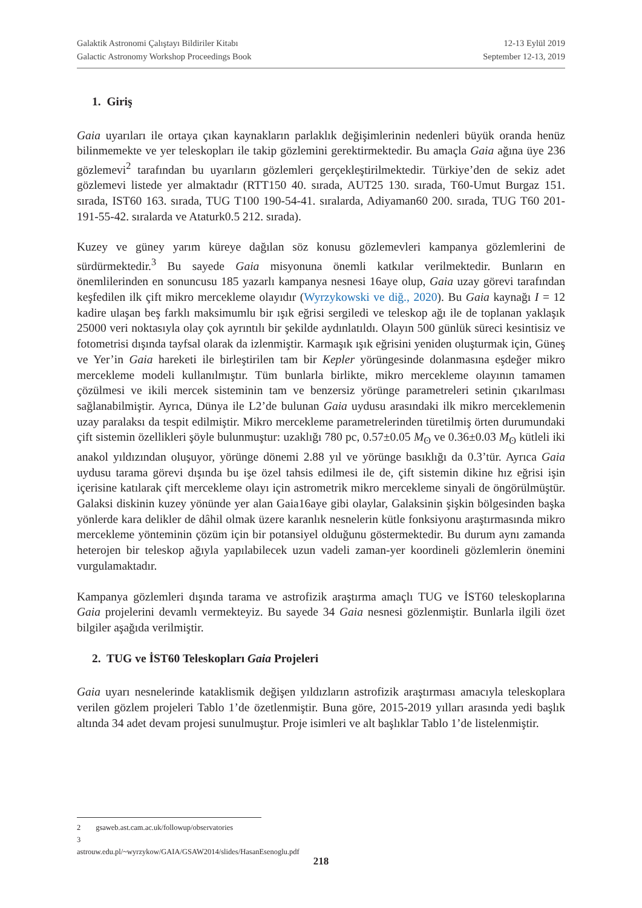Galaktik Astronomi Çalıştayı Bildiriler Kitabı 12-13 Eylül 2019
Galactic Astronomy Workshop Proceedings Book September 12-13, 2019
1. Giriş
Gaia uyarıları ile ortaya çıkan kaynakların parlaklık değişimlerinin nedenleri büyük oranda henüz bilinmemekte ve yer teleskopları ile takip gözlemini gerektirmektedir. Bu amaçla Gaia ağına üye 236 gözlemevi<sup>2</sup> tarafından bu uyarıların gözlemleri gerçekleştirilmektedir. Türkiye’den de sekiz adet gözlemevi listede yer almaktadır (RTT150 40. sırada, AUT25 130. sırada, T60-Umut Burgaz 151. sırada, IST60 163. sırada, TUG T100 190-54-41. sıralarda, Adiyaman60 200. sırada, TUG T60 201-191-55-42. sıralarda ve Ataturk0.5 212. sırada).
Kuzey ve güney yarım küreye dağılan söz konusu gözlemevleri kampanya gözlemlerini de sürdürmektedir.<sup>3</sup> Bu sayede Gaia misyonuna önemli katkılar verilmektedir. Bunların en önemlilerinden en sonuncusu 185 yazarlı kampanya nesnesi 16aye olup, Gaia uzay görevi tarafından keşfedilen ilk çift mikro mercekleme olayıdır (Wyrzykowski ve diğ., 2020). Bu Gaia kaynağı I = 12 kadire ulaşan beş farklı maksimumlu bir ışık eğrisi sergiledi ve teleskop ağı ile de toplanan yaklaşık 25000 veri noktasıyla olay çok ayrıntılı bir şekilde aydınlatıldı. Olayın 500 günlük süreci kesintisiz ve fotometrisi dışında tayfsal olarak da izlenmiştir. Karmaşık ışık eğrisini yeniden oluşturmak için, Güneş ve Yer’in Gaia hareketi ile birleştirilen tam bir Kepler yörüngesinde dolanmasına eşdeğer mikro mercekleme modeli kullanılmıştır. Tüm bunlarla birlikte, mikro mercekleme olayının tamamen çözülmesi ve ikili mercek sisteminin tam ve benzersiz yörünge parametreleri setinin çıkarılması sağlanabilmiştir. Ayrıca, Dünya ile L2’de bulunan Gaia uydusu arasındaki ilk mikro merceklemenin uzay paralaksı da tespit edilmiştir. Mikro mercekleme parametrelerinden türetilmiş örten durumundaki çift sistemin özellikleri şöyle bulunmuştur: uzaklığı 780 pc, 0.57±0.05 M<sub>ʘ</sub> ve 0.36±0.03 M<sub>ʘ</sub> kütleli iki anakol yıldızından oluşuyor, yörünge dönemi 2.88 yıl ve yörünge basıklığı da 0.3’tür. Ayrıca Gaia uydusu tarama görevi dışında bu işe özel tahsis edilmesi ile de, çift sistemin dikine hız eğrisi işin içerisine katılarak çift mercekleme olayı için astrometrik mikro mercekleme sinyali de öngörülmüştür. Galaksi diskinin kuzey yönünde yer alan Gaia16aye gibi olaylar, Galaksinin şişkin bölgesinden başka yönlerde kara delikler de dâhil olmak üzere karanlık nesnelerin kütle fonksiyonu araştırmasında mikro mercekleme yönteminin çözüm için bir potansiyel olduğunu göstermektedir. Bu durum aynı zamanda heterojen bir teleskop ağıyla yapılabilecek uzun vadeli zaman-yer koordineli gözlemlerin önemini vurgulamaktadır.
Kampanya gözlemleri dışında tarama ve astrofizik araştırma amaçlı TUG ve İST60 teleskoplarına Gaia projelerini devamlı vermekteyiz. Bu sayede 34 Gaia nesnesi gözlenmiştir. Bunlarla ilgili özet bilgiler aşağıda verilmiştir.
2. TUG ve İST60 Teleskopları Gaia Projeleri
Gaia uyarı nesnelerinde kataklismik değişen yıldızların astrofizik araştırması amacıyla teleskoplara verilen gözlem projeleri Tablo 1’de özetlenmiştir. Buna göre, 2015-2019 yılları arasında yedi başlık altında 34 adet devam projesi sunulmuştur. Proje isimleri ve alt başlıklar Tablo 1’de listelenmiştir.
2 gsaweb.ast.cam.ac.uk/followup/observatories
3 astrouw.edu.pl/~wyrzykow/GAIA/GSAW2014/slides/HasanEsenoglu.pdf
218